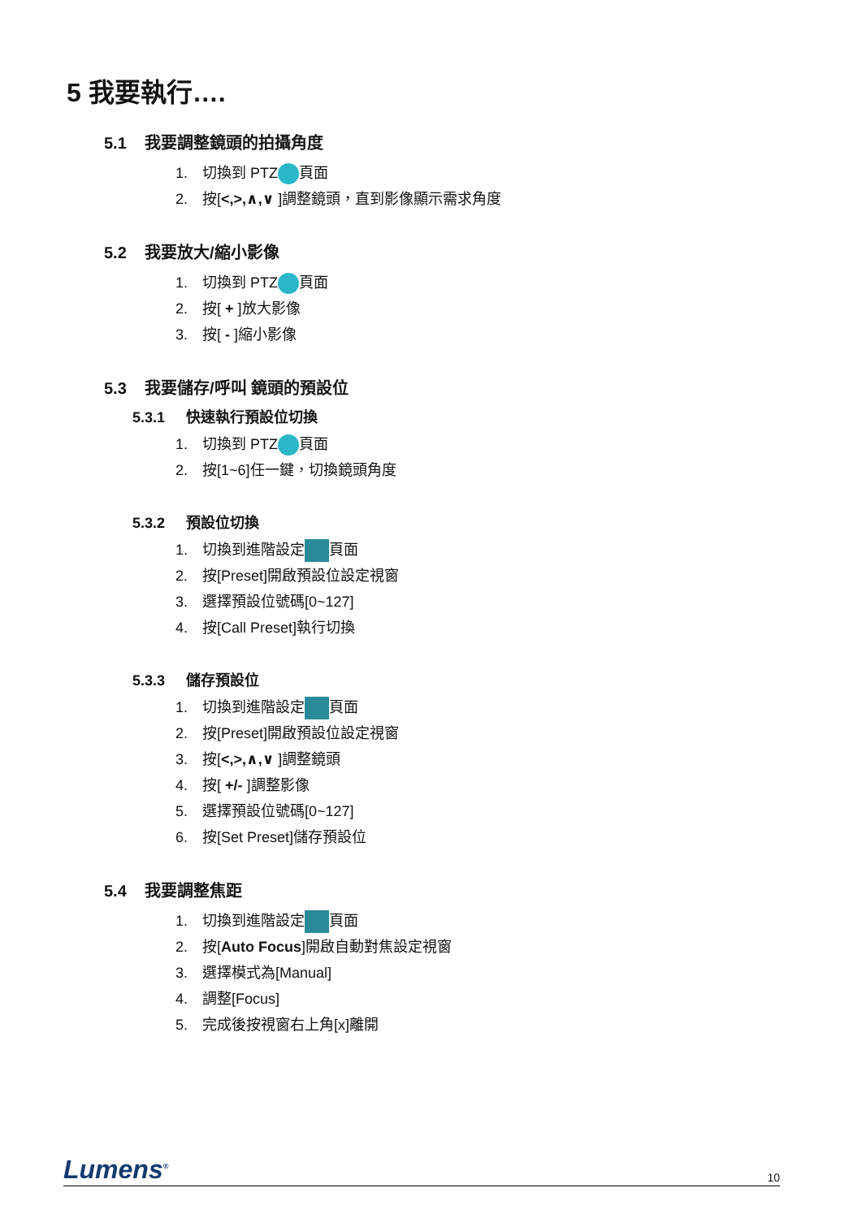5 我要執行….
5.1 我要調整鏡頭的拍攝角度
1. 切換到 PTZ 頁面
2. 按[<,>,∧,∨ ]調整鏡頭，直到影像顯示需求角度
5.2 我要放大/縮小影像
1. 切換到 PTZ 頁面
2. 按[ + ]放大影像
3. 按[ - ]縮小影像
5.3 我要儲存/呼叫 鏡頭的預設位
5.3.1 快速執行預設位切換
1. 切換到 PTZ 頁面
2. 按[1~6]任一鍵，切換鏡頭角度
5.3.2 預設位切換
1. 切換到進階設定 頁面
2. 按[Preset]開啟預設位設定視窗
3. 選擇預設位號碼[0~127]
4. 按[Call Preset]執行切換
5.3.3 儲存預設位
1. 切換到進階設定 頁面
2. 按[Preset]開啟預設位設定視窗
3. 按[<,>,∧,∨ ]調整鏡頭
4. 按[ +/- ]調整影像
5. 選擇預設位號碼[0~127]
6. 按[Set Preset]儲存預設位
5.4 我要調整焦距
1. 切換到進階設定 頁面
2. 按[Auto Focus]開啟自動對焦設定視窗
3. 選擇模式為[Manual]
4. 調整[Focus]
5. 完成後按視窗右上角[x]離開
Lumens<sup>®</sup>
10